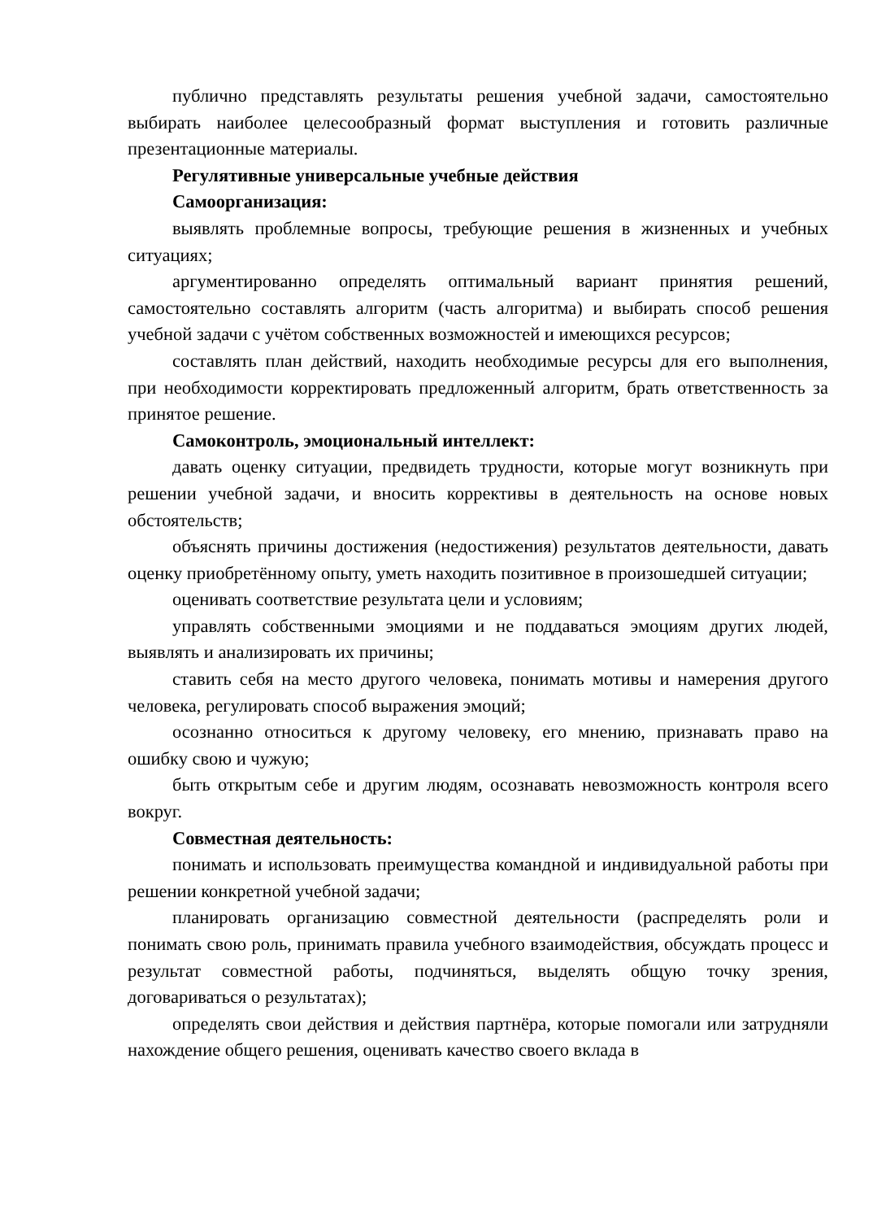публично представлять результаты решения учебной задачи, самостоятельно выбирать наиболее целесообразный формат выступления и готовить различные презентационные материалы.
Регулятивные универсальные учебные действия
Самоорганизация:
выявлять проблемные вопросы, требующие решения в жизненных и учебных ситуациях;
аргументированно определять оптимальный вариант принятия решений, самостоятельно составлять алгоритм (часть алгоритма) и выбирать способ решения учебной задачи с учётом собственных возможностей и имеющихся ресурсов;
составлять план действий, находить необходимые ресурсы для его выполнения, при необходимости корректировать предложенный алгоритм, брать ответственность за принятое решение.
Самоконтроль, эмоциональный интеллект:
давать оценку ситуации, предвидеть трудности, которые могут возникнуть при решении учебной задачи, и вносить коррективы в деятельность на основе новых обстоятельств;
объяснять причины достижения (недостижения) результатов деятельности, давать оценку приобретённому опыту, уметь находить позитивное в произошедшей ситуации;
оценивать соответствие результата цели и условиям;
управлять собственными эмоциями и не поддаваться эмоциям других людей, выявлять и анализировать их причины;
ставить себя на место другого человека, понимать мотивы и намерения другого человека, регулировать способ выражения эмоций;
осознанно относиться к другому человеку, его мнению, признавать право на ошибку свою и чужую;
быть открытым себе и другим людям, осознавать невозможность контроля всего вокруг.
Совместная деятельность:
понимать и использовать преимущества командной и индивидуальной работы при решении конкретной учебной задачи;
планировать организацию совместной деятельности (распределять роли и понимать свою роль, принимать правила учебного взаимодействия, обсуждать процесс и результат совместной работы, подчиняться, выделять общую точку зрения, договариваться о результатах);
определять свои действия и действия партнёра, которые помогали или затрудняли нахождение общего решения, оценивать качество своего вклада в